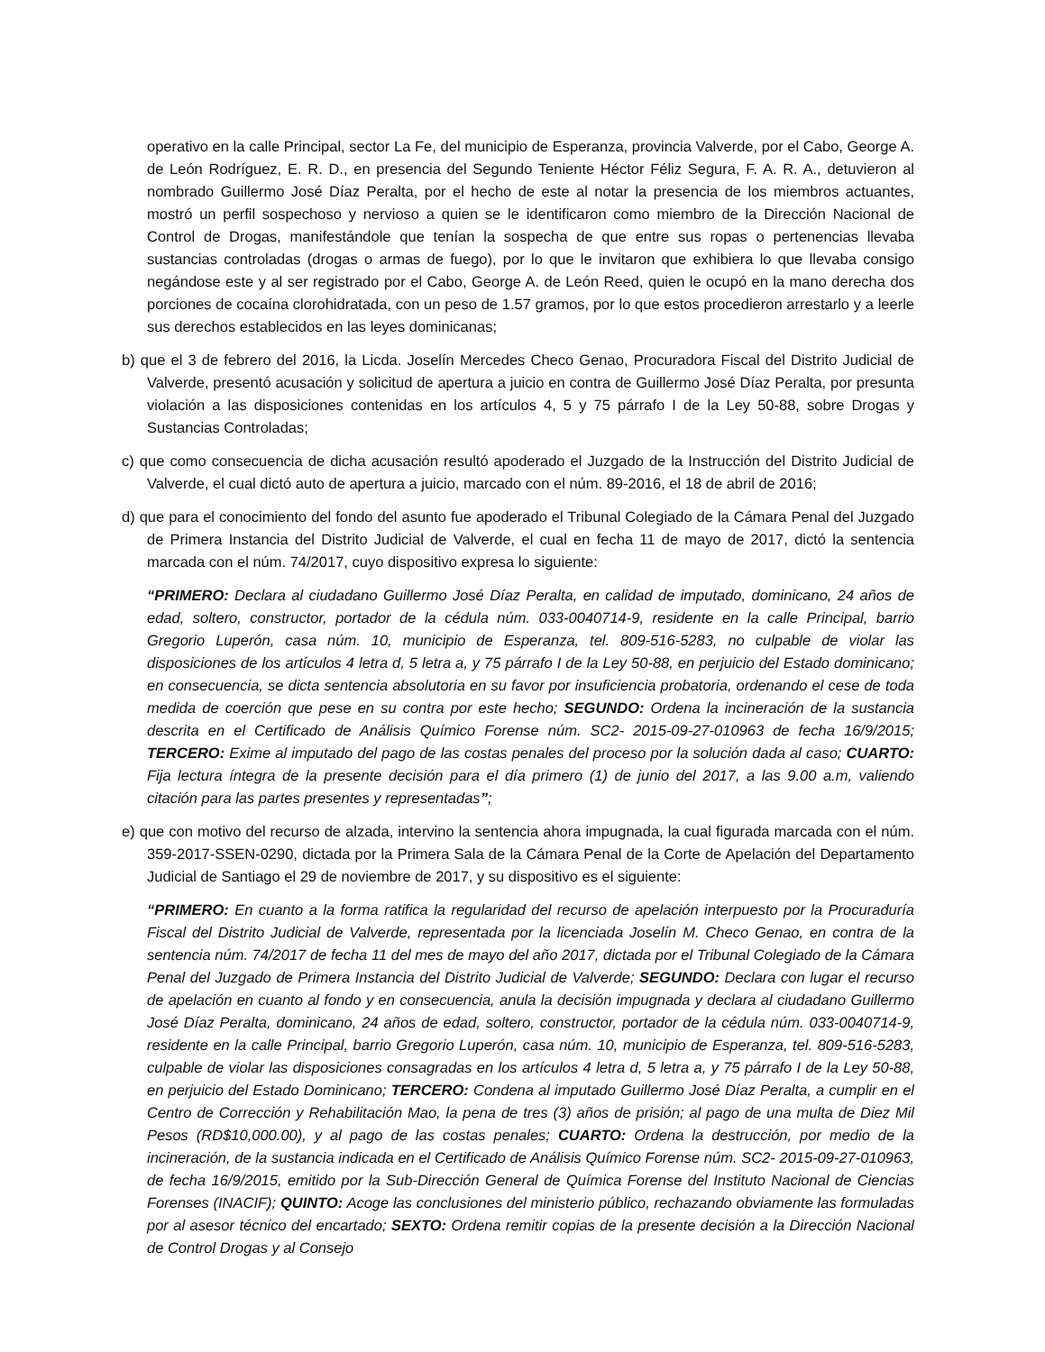operativo en la calle Principal, sector La Fe, del municipio de Esperanza, provincia Valverde, por el Cabo, George A. de León Rodríguez, E. R. D., en presencia del Segundo Teniente Héctor Féliz Segura, F. A. R. A., detuvieron al nombrado Guillermo José Díaz Peralta, por el hecho de este al notar la presencia de los miembros actuantes, mostró un perfil sospechoso y nervioso a quien se le identificaron como miembro de la Dirección Nacional de Control de Drogas, manifestándole que tenían la sospecha de que entre sus ropas o pertenencias llevaba sustancias controladas (drogas o armas de fuego), por lo que le invitaron que exhibiera lo que llevaba consigo negándose este y al ser registrado por el Cabo, George A. de León Reed, quien le ocupó en la mano derecha dos porciones de cocaína clorohidratada, con un peso de 1.57 gramos, por lo que estos procedieron arrestarlo y a leerle sus derechos establecidos en las leyes dominicanas;
b) que el 3 de febrero del 2016, la Licda. Joselín Mercedes Checo Genao, Procuradora Fiscal del Distrito Judicial de Valverde, presentó acusación y solicitud de apertura a juicio en contra de Guillermo José Díaz Peralta, por presunta violación a las disposiciones contenidas en los artículos 4, 5 y 75 párrafo I de la Ley 50-88, sobre Drogas y Sustancias Controladas;
c) que como consecuencia de dicha acusación resultó apoderado el Juzgado de la Instrucción del Distrito Judicial de Valverde, el cual dictó auto de apertura a juicio, marcado con el núm. 89-2016, el 18 de abril de 2016;
d) que para el conocimiento del fondo del asunto fue apoderado el Tribunal Colegiado de la Cámara Penal del Juzgado de Primera Instancia del Distrito Judicial de Valverde, el cual en fecha 11 de mayo de 2017, dictó la sentencia marcada con el núm. 74/2017, cuyo dispositivo expresa lo siguiente:
“PRIMERO: Declara al ciudadano Guillermo José Díaz Peralta, en calidad de imputado, dominicano, 24 años de edad, soltero, constructor, portador de la cédula núm. 033-0040714-9, residente en la calle Principal, barrio Gregorio Luperón, casa núm. 10, municipio de Esperanza, tel. 809-516-5283, no culpable de violar las disposiciones de los artículos 4 letra d, 5 letra a, y 75 párrafo I de la Ley 50-88, en perjuicio del Estado dominicano; en consecuencia, se dicta sentencia absolutoria en su favor por insuficiencia probatoria, ordenando el cese de toda medida de coerción que pese en su contra por este hecho; SEGUNDO: Ordena la incineración de la sustancia descrita en el Certificado de Análisis Químico Forense núm. SC2- 2015-09-27-010963 de fecha 16/9/2015; TERCERO: Exime al imputado del pago de las costas penales del proceso por la solución dada al caso; CUARTO: Fija lectura íntegra de la presente decisión para el día primero (1) de junio del 2017, a las 9.00 a.m, valiendo citación para las partes presentes y representadas”;
e) que con motivo del recurso de alzada, intervino la sentencia ahora impugnada, la cual figurada marcada con el núm. 359-2017-SSEN-0290, dictada por la Primera Sala de la Cámara Penal de la Corte de Apelación del Departamento Judicial de Santiago el 29 de noviembre de 2017, y su dispositivo es el siguiente:
“PRIMERO: En cuanto a la forma ratifica la regularidad del recurso de apelación interpuesto por la Procuraduría Fiscal del Distrito Judicial de Valverde, representada por la licenciada Joselín M. Checo Genao, en contra de la sentencia núm. 74/2017 de fecha 11 del mes de mayo del año 2017, dictada por el Tribunal Colegiado de la Cámara Penal del Juzgado de Primera Instancia del Distrito Judicial de Valverde; SEGUNDO: Declara con lugar el recurso de apelación en cuanto al fondo y en consecuencia, anula la decisión impugnada y declara al ciudadano Guillermo José Díaz Peralta, dominicano, 24 años de edad, soltero, constructor, portador de la cédula núm. 033-0040714-9, residente en la calle Principal, barrio Gregorio Luperón, casa núm. 10, municipio de Esperanza, tel. 809-516-5283, culpable de violar las disposiciones consagradas en los artículos 4 letra d, 5 letra a, y 75 párrafo I de la Ley 50-88, en perjuicio del Estado Dominicano; TERCERO: Condena al imputado Guillermo José Díaz Peralta, a cumplir en el Centro de Corrección y Rehabilitación Mao, la pena de tres (3) años de prisión; al pago de una multa de Diez Mil Pesos (RD$10,000.00), y al pago de las costas penales; CUARTO: Ordena la destrucción, por medio de la incineración, de la sustancia indicada en el Certificado de Análisis Químico Forense núm. SC2- 2015-09-27-010963, de fecha 16/9/2015, emitido por la Sub-Dirección General de Química Forense del Instituto Nacional de Ciencias Forenses (INACIF); QUINTO: Acoge las conclusiones del ministerio público, rechazando obviamente las formuladas por al asesor técnico del encartado; SEXTO: Ordena remitir copias de la presente decisión a la Dirección Nacional de Control Drogas y al Consejo